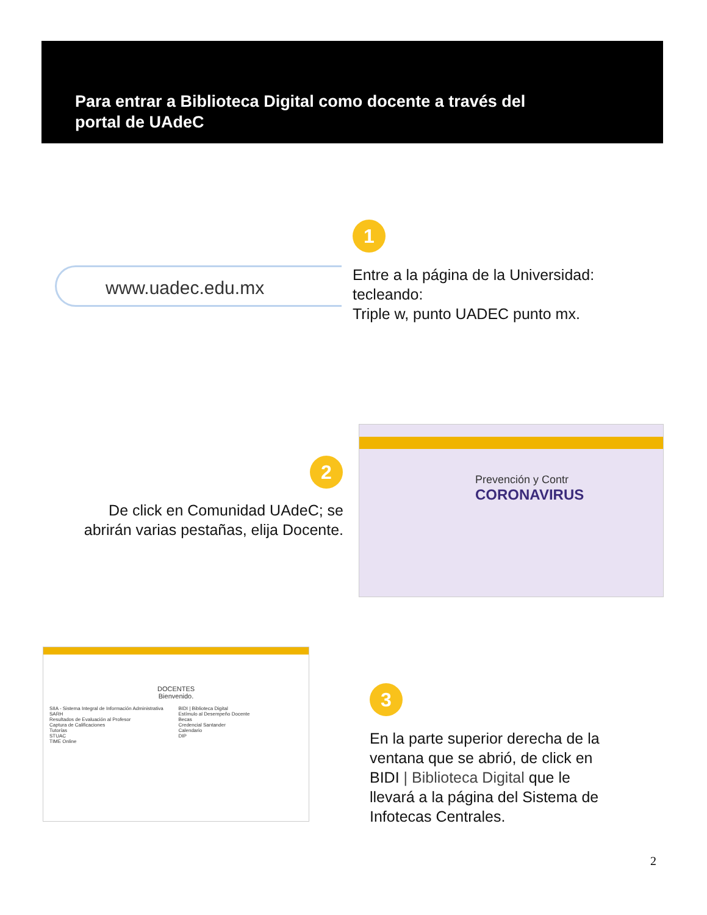Para entrar a Biblioteca Digital como docente a través del
portal de UAdeC
www.uadec.edu.mx
1
Entre a la página de la Universidad:
tecleando:
Triple w, punto UADEC punto mx.
2
De click en Comunidad UAdeC; se abrirán varias pestañas, elija Docente.
Prevención y Contr
CORONAVIRUS
DOCENTES
Bienvenido.
SIIA - Sistema Integral de Información Administrativa
SARH
Resultados de Evaluación al Profesor
Captura de Calificaciones
Tutorías
STUAC
TIME Online
BIDI | Biblioteca Digital
Estímulo al Desempeño Docente
Becas
Credencial Santander
Calendario
DIP
3
En la parte superior derecha de la
ventana que se abrió, de click en
BIDI | Biblioteca Digital que le
llevará a la página del Sistema de
Infotecas Centrales.
2